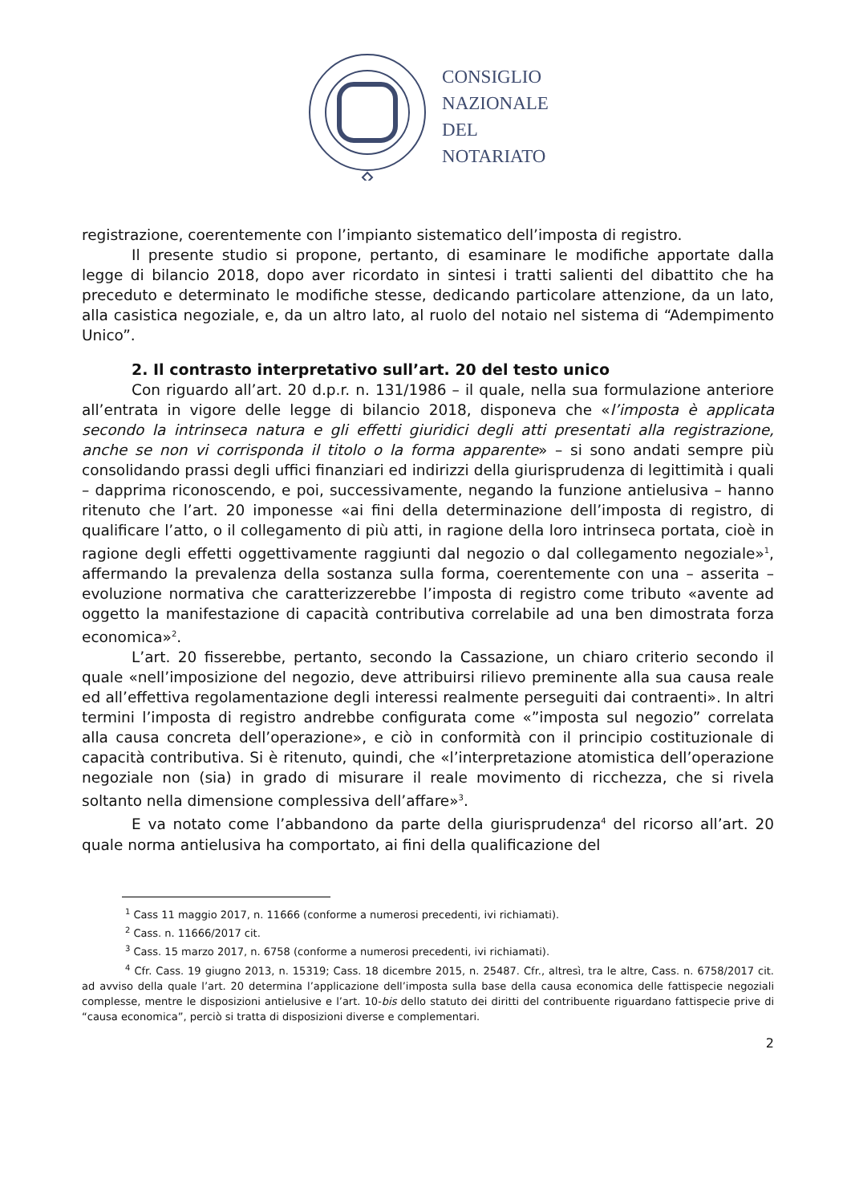CONSIGLIO
NAZIONALE
DEL
NOTARIATO
registrazione, coerentemente con l’impianto sistematico dell’imposta di registro.
Il presente studio si propone, pertanto, di esaminare le modifiche apportate dalla legge di bilancio 2018, dopo aver ricordato in sintesi i tratti salienti del dibattito che ha preceduto e determinato le modifiche stesse, dedicando particolare attenzione, da un lato, alla casistica negoziale, e, da un altro lato, al ruolo del notaio nel sistema di “Adempimento Unico”.
2. Il contrasto interpretativo sull’art. 20 del testo unico
Con riguardo all’art. 20 d.p.r. n. 131/1986 – il quale, nella sua formulazione anteriore all’entrata in vigore delle legge di bilancio 2018, disponeva che «l’imposta è applicata secondo la intrinseca natura e gli effetti giuridici degli atti presentati alla registrazione, anche se non vi corrisponda il titolo o la forma apparente» – si sono andati sempre più consolidando prassi degli uffici finanziari ed indirizzi della giurisprudenza di legittimità i quali – dapprima riconoscendo, e poi, successivamente, negando la funzione antielusiva – hanno ritenuto che l’art. 20 imponesse «ai fini della determinazione dell’imposta di registro, di qualificare l’atto, o il collegamento di più atti, in ragione della loro intrinseca portata, cioè in ragione degli effetti oggettivamente raggiunti dal negozio o dal collegamento negoziale»<sup>1</sup>, affermando la prevalenza della sostanza sulla forma, coerentemente con una – asserita – evoluzione normativa che caratterizzerebbe l’imposta di registro come tributo «avente ad oggetto la manifestazione di capacità contributiva correlabile ad una ben dimostrata forza economica»<sup>2</sup>.
L’art. 20 fisserebbe, pertanto, secondo la Cassazione, un chiaro criterio secondo il quale «nell’imposizione del negozio, deve attribuirsi rilievo preminente alla sua causa reale ed all’effettiva regolamentazione degli interessi realmente perseguiti dai contraenti». In altri termini l’imposta di registro andrebbe configurata come «”imposta sul negozio” correlata alla causa concreta dell’operazione», e ciò in conformità con il principio costituzionale di capacità contributiva. Si è ritenuto, quindi, che «l’interpretazione atomistica dell’operazione negoziale non (sia) in grado di misurare il reale movimento di ricchezza, che si rivela soltanto nella dimensione complessiva dell’affare»<sup>3</sup>.
E va notato come l’abbandono da parte della giurisprudenza<sup>4</sup> del ricorso all’art. 20 quale norma antielusiva ha comportato, ai fini della qualificazione del
<sup>1</sup> Cass 11 maggio 2017, n. 11666 (conforme a numerosi precedenti, ivi richiamati).
<sup>2</sup> Cass. n. 11666/2017 cit.
<sup>3</sup> Cass. 15 marzo 2017, n. 6758 (conforme a numerosi precedenti, ivi richiamati).
<sup>4</sup> Cfr. Cass. 19 giugno 2013, n. 15319; Cass. 18 dicembre 2015, n. 25487. Cfr., altresì, tra le altre, Cass. n. 6758/2017 cit. ad avviso della quale l’art. 20 determina l’applicazione dell’imposta sulla base della causa economica delle fattispecie negoziali complesse, mentre le disposizioni antielusive e l’art. 10-bis dello statuto dei diritti del contribuente riguardano fattispecie prive di “causa economica”, perciò si tratta di disposizioni diverse e complementari.
2